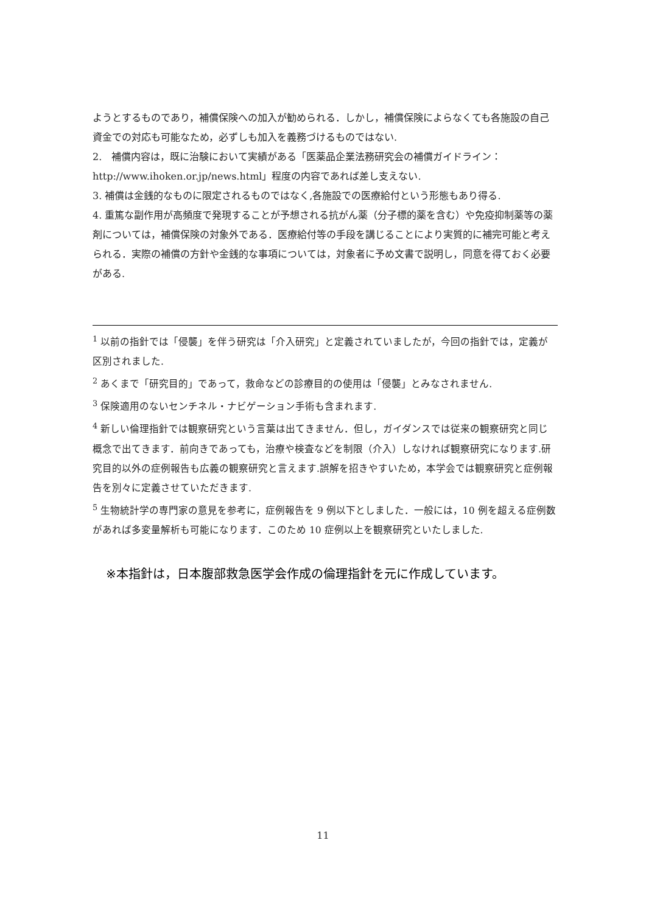ようとするものであり，補償保険への加入が勧められる．しかし，補償保険によらなくても各施設の自己資金での対応も可能なため，必ずしも加入を義務づけるものではない.
2.　補償内容は，既に治験において実績がある「医薬品企業法務研究会の補償ガイドライン：http://www.ihoken.or.jp/news.html」程度の内容であれば差し支えない.
3. 補償は金銭的なものに限定されるものではなく,各施設での医療給付という形態もあり得る.
4. 重篤な副作用が高頻度で発現することが予想される抗がん薬（分子標的薬を含む）や免疫抑制薬等の薬剤については，補償保険の対象外である．医療給付等の手段を講じることにより実質的に補完可能と考えられる．実際の補償の方針や金銭的な事項については，対象者に予め文書で説明し，同意を得ておく必要がある.
<sup>1</sup> 以前の指針では「侵襲」を伴う研究は「介入研究」と定義されていましたが，今回の指針では，定義が区別されました.
<sup>2</sup> あくまで「研究目的」であって，救命などの診療目的の使用は「侵襲」とみなされません.
<sup>3</sup> 保険適用のないセンチネル・ナビゲーション手術も含まれます.
<sup>4</sup> 新しい倫理指針では観察研究という言葉は出てきません．但し，ガイダンスでは従来の観察研究と同じ概念で出てきます．前向きであっても，治療や検査などを制限（介入）しなければ観察研究になります.研究目的以外の症例報告も広義の観察研究と言えます.誤解を招きやすいため，本学会では観察研究と症例報告を別々に定義させていただきます.
<sup>5</sup> 生物統計学の専門家の意見を参考に，症例報告を 9 例以下としました．一般には，10 例を超える症例数があれば多変量解析も可能になります．このため 10 症例以上を観察研究といたしました.
※本指針は，日本腹部救急医学会作成の倫理指針を元に作成しています。
11